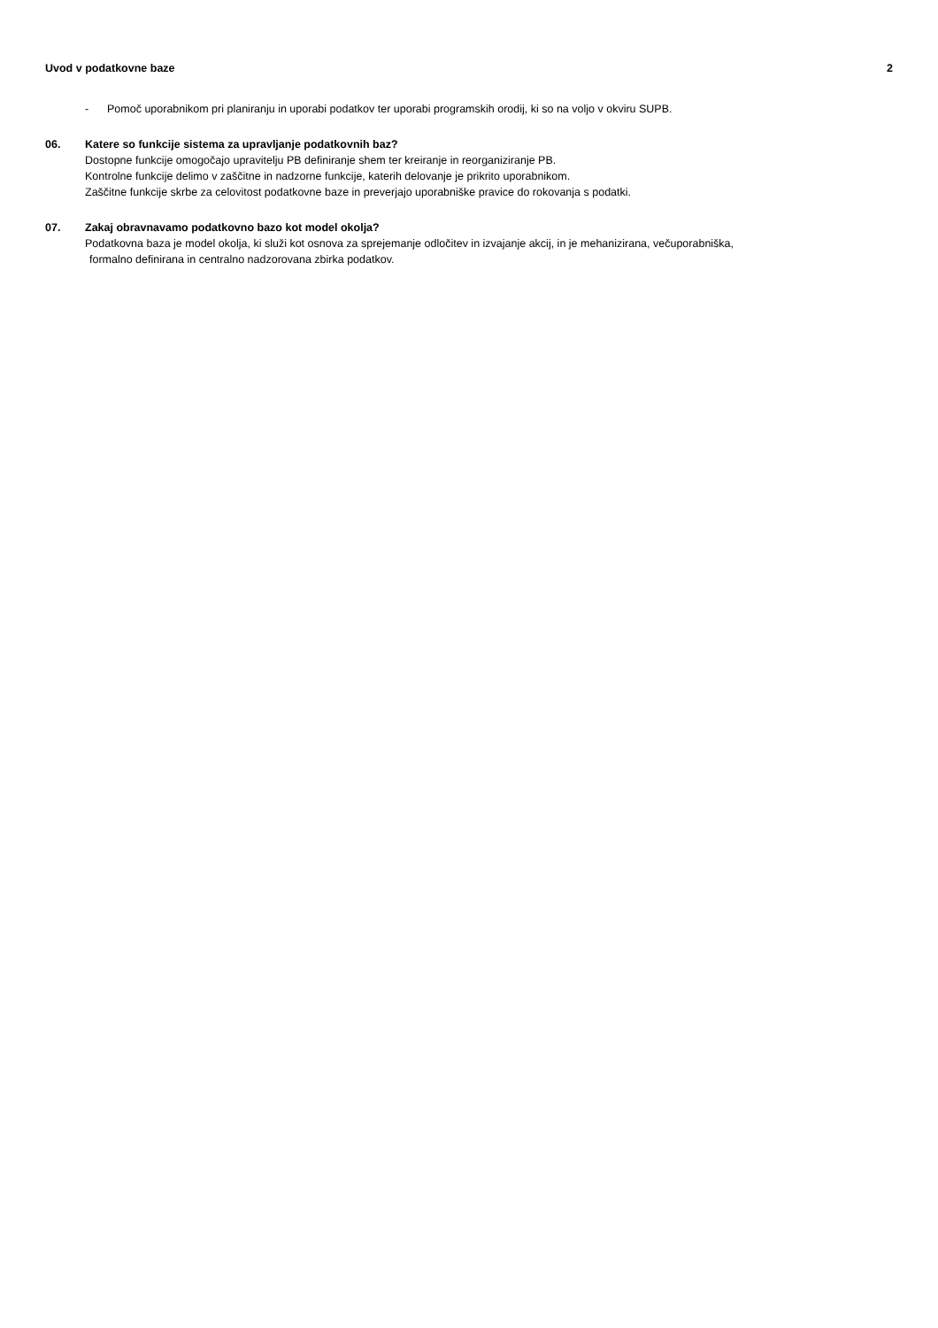Uvod v podatkovne baze 2
- Pomoč uporabnikom pri planiranju in uporabi podatkov ter uporabi programskih orodij, ki so na voljo v okviru SUPB.
06. Katere so funkcije sistema za upravljanje podatkovnih baz?
Dostopne funkcije omogočajo upravitelju PB definiranje shem ter kreiranje in reorganiziranje PB.
Kontrolne funkcije delimo v zaščitne in nadzorne funkcije, katerih delovanje je prikrito uporabnikom.
Zaščitne funkcije skrbe za celovitost podatkovne baze in preverjajo uporabniške pravice do rokovanja s podatki.
07. Zakaj obravnavamo podatkovno bazo kot model okolja?
Podatkovna baza je model okolja, ki služi kot osnova za sprejemanje odločitev in izvajanje akcij, in je mehanizirana, večuporabniška,
formalno definirana in centralno nadzorovana zbirka podatkov.